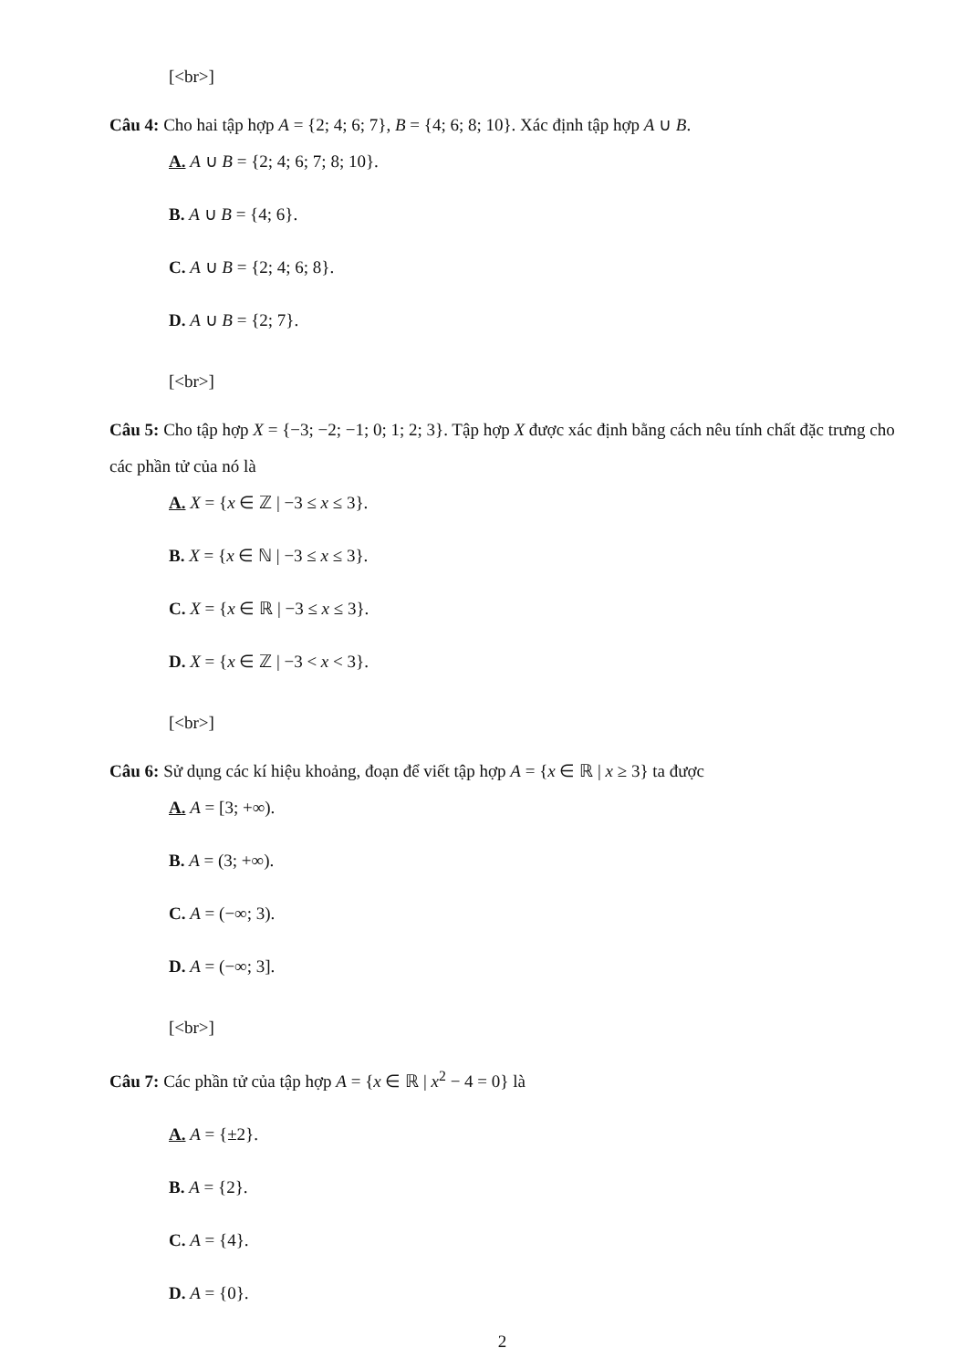[<br>]
Câu 4: Cho hai tập hợp A = {2; 4; 6; 7}, B = {4; 6; 8; 10}. Xác định tập hợp A ∪ B.
A. A ∪ B = {2; 4; 6; 7; 8; 10}.
B. A ∪ B = {4; 6}.
C. A ∪ B = {2; 4; 6; 8}.
D. A ∪ B = {2; 7}.
[<br>]
Câu 5: Cho tập hợp X = {−3; −2; −1; 0; 1; 2; 3}. Tập hợp X được xác định bằng cách nêu tính chất đặc trưng cho các phần tử của nó là
A. X = {x ∈ ℤ | −3 ≤ x ≤ 3}.
B. X = {x ∈ ℕ | −3 ≤ x ≤ 3}.
C. X = {x ∈ ℝ | −3 ≤ x ≤ 3}.
D. X = {x ∈ ℤ | −3 < x < 3}.
[<br>]
Câu 6: Sử dụng các kí hiệu khoảng, đoạn để viết tập hợp A = {x ∈ ℝ | x ≥ 3} ta được
A. A = [3; +∞).
B. A = (3; +∞).
C. A = (−∞; 3).
D. A = (−∞; 3].
[<br>]
Câu 7: Các phần tử của tập hợp A = {x ∈ ℝ | x<sup>2</sup> − 4 = 0} là
A. A = {±2}.
B. A = {2}.
C. A = {4}.
D. A = {0}.
2